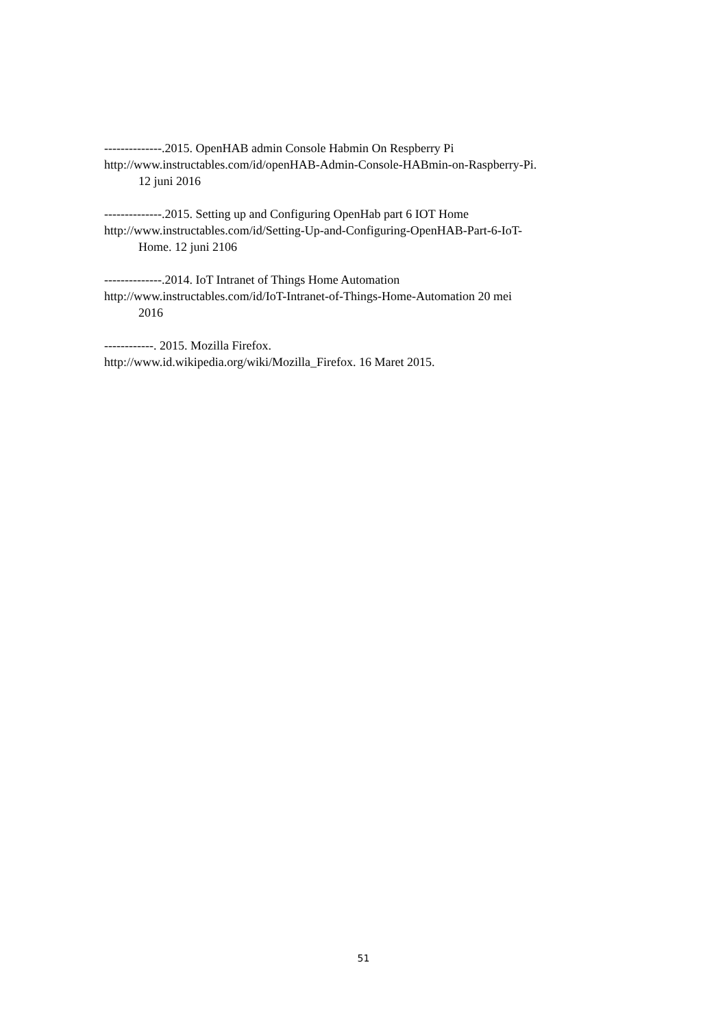--------------.2015. OpenHAB admin Console Habmin On Respberry Pi
http://www.instructables.com/id/openHAB-Admin-Console-HABmin-on-Raspberry-Pi.
12 juni 2016
--------------.2015. Setting up and Configuring OpenHab part 6 IOT Home
http://www.instructables.com/id/Setting-Up-and-Configuring-OpenHAB-Part-6-IoT-
Home. 12 juni 2106
--------------.2014. IoT Intranet of Things Home Automation
http://www.instructables.com/id/IoT-Intranet-of-Things-Home-Automation 20 mei
2016
------------. 2015. Mozilla Firefox.
http://www.id.wikipedia.org/wiki/Mozilla_Firefox. 16 Maret 2015.
51